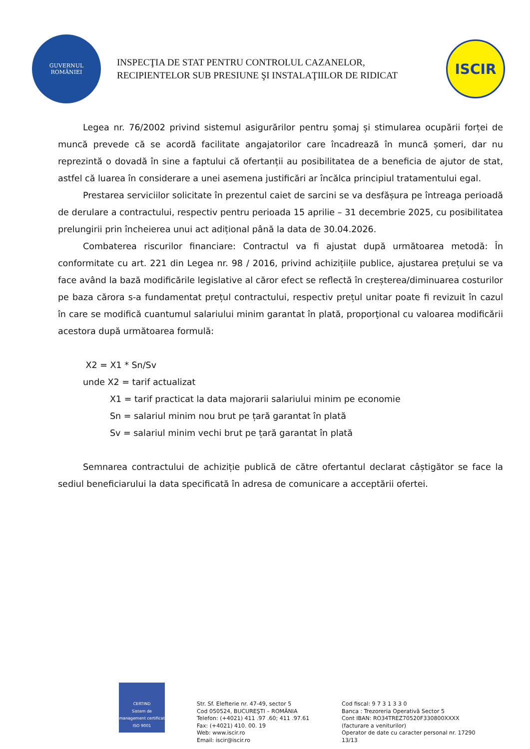GUVERNUL
ROMÂNIEI
INSPECŢIA DE STAT PENTRU CONTROLUL CAZANELOR,
RECIPIENTELOR SUB PRESIUNE ŞI INSTALAŢIILOR DE RIDICAT
ISCIR
Legea nr. 76/2002 privind sistemul asigurărilor pentru șomaj și stimularea ocupării forței de muncă prevede că se acordă facilitate angajatorilor care încadrează în muncă șomeri, dar nu reprezintă o dovadă în sine a faptului că ofertanții au posibilitatea de a beneficia de ajutor de stat, astfel că luarea în considerare a unei asemena justificări ar încălca principiul tratamentului egal.
Prestarea serviciilor solicitate în prezentul caiet de sarcini se va desfășura pe întreaga perioadă de derulare a contractului, respectiv pentru perioada 15 aprilie – 31 decembrie 2025, cu posibilitatea prelungirii prin încheierea unui act adițional până la data de 30.04.2026.
Combaterea riscurilor financiare: Contractul va fi ajustat după următoarea metodă: În conformitate cu art. 221 din Legea nr. 98 / 2016, privind achizițiile publice, ajustarea prețului se va face având la bază modificările legislative al căror efect se reflectă în creșterea/diminuarea costurilor pe baza cărora s-a fundamentat prețul contractului, respectiv prețul unitar poate fi revizuit în cazul în care se modifică cuantumul salariului minim garantat în plată, proporţional cu valoarea modificării acestora după următoarea formulă:
X2 = X1 * Sn/Sv
unde X2 = tarif actualizat
X1 = tarif practicat la data majorarii salariului minim pe economie
Sn = salariul minim nou brut pe țară garantat în plată
Sv = salariul minim vechi brut pe țară garantat în plată
Semnarea contractului de achiziție publică de către ofertantul declarat câștigător se face la sediul beneficiarului la data specificată în adresa de comunicare a acceptării ofertei.
CERTIND
Sistem de management certificat
ISO 9001
Str. Sf. Elefterie nr. 47-49, sector 5
Cod 050524, BUCUREŞTI – ROMÂNIA
Telefon: (+4021) 411 .97 .60; 411 .97.61
Fax: (+4021) 410. 00. 19
Web: www.iscir.ro
Email: iscir@iscir.ro
Cod fiscal: 9 7 3 1 3 3 0
Banca : Trezoreria Operativă Sector 5
Cont IBAN: RO34TREZ70520F330800XXXX
(facturare a veniturilor)
Operator de date cu caracter personal nr. 17290
13/13